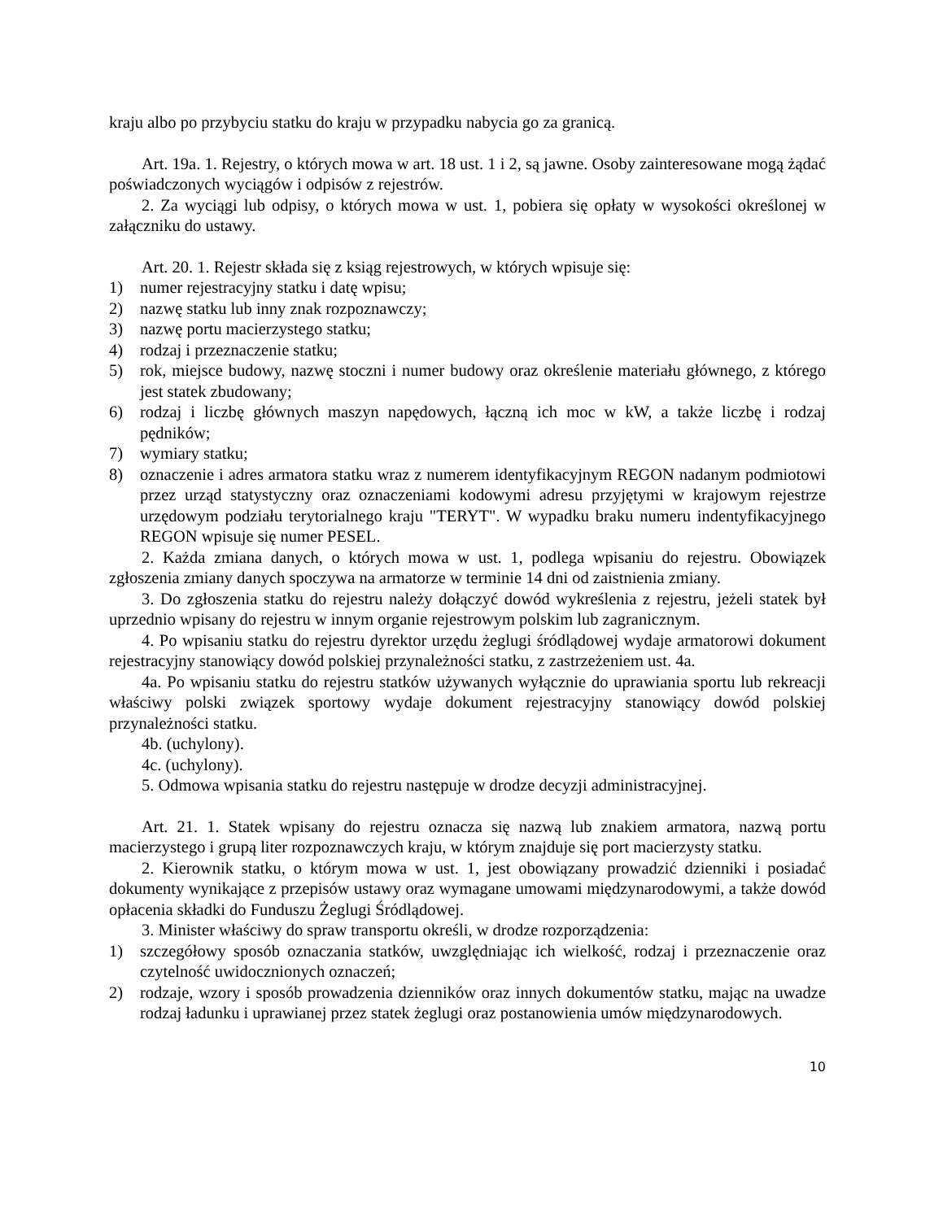kraju albo po przybyciu statku do kraju w przypadku nabycia go za granicą.
Art. 19a. 1. Rejestry, o których mowa w art. 18 ust. 1 i 2, są jawne. Osoby zainteresowane mogą żądać poświadczonych wyciągów i odpisów z rejestrów.
2. Za wyciągi lub odpisy, o których mowa w ust. 1, pobiera się opłaty w wysokości określonej w załączniku do ustawy.
Art. 20. 1. Rejestr składa się z ksiąg rejestrowych, w których wpisuje się:
1) numer rejestracyjny statku i datę wpisu;
2) nazwę statku lub inny znak rozpoznawczy;
3) nazwę portu macierzystego statku;
4) rodzaj i przeznaczenie statku;
5) rok, miejsce budowy, nazwę stoczni i numer budowy oraz określenie materiału głównego, z którego jest statek zbudowany;
6) rodzaj i liczbę głównych maszyn napędowych, łączną ich moc w kW, a także liczbę i rodzaj pędników;
7) wymiary statku;
8) oznaczenie i adres armatora statku wraz z numerem identyfikacyjnym REGON nadanym podmiotowi przez urząd statystyczny oraz oznaczeniami kodowymi adresu przyjętymi w krajowym rejestrze urzędowym podziału terytorialnego kraju "TERYT". W wypadku braku numeru indentyfikacyjnego REGON wpisuje się numer PESEL.
2. Każda zmiana danych, o których mowa w ust. 1, podlega wpisaniu do rejestru. Obowiązek zgłoszenia zmiany danych spoczywa na armatorze w terminie 14 dni od zaistnienia zmiany.
3. Do zgłoszenia statku do rejestru należy dołączyć dowód wykreślenia z rejestru, jeżeli statek był uprzednio wpisany do rejestru w innym organie rejestrowym polskim lub zagranicznym.
4. Po wpisaniu statku do rejestru dyrektor urzędu żeglugi śródlądowej wydaje armatorowi dokument rejestracyjny stanowiący dowód polskiej przynależności statku, z zastrzeżeniem ust. 4a.
4a. Po wpisaniu statku do rejestru statków używanych wyłącznie do uprawiania sportu lub rekreacji właściwy polski związek sportowy wydaje dokument rejestracyjny stanowiący dowód polskiej przynależności statku.
4b. (uchylony).
4c. (uchylony).
5. Odmowa wpisania statku do rejestru następuje w drodze decyzji administracyjnej.
Art. 21. 1. Statek wpisany do rejestru oznacza się nazwą lub znakiem armatora, nazwą portu macierzystego i grupą liter rozpoznawczych kraju, w którym znajduje się port macierzysty statku.
2. Kierownik statku, o którym mowa w ust. 1, jest obowiązany prowadzić dzienniki i posiadać dokumenty wynikające z przepisów ustawy oraz wymagane umowami międzynarodowymi, a także dowód opłacenia składki do Funduszu Żeglugi Śródlądowej.
3. Minister właściwy do spraw transportu określi, w drodze rozporządzenia:
1) szczegółowy sposób oznaczania statków, uwzględniając ich wielkość, rodzaj i przeznaczenie oraz czytelność uwidocznionych oznaczeń;
2) rodzaje, wzory i sposób prowadzenia dzienników oraz innych dokumentów statku, mając na uwadze rodzaj ładunku i uprawianej przez statek żeglugi oraz postanowienia umów międzynarodowych.
10